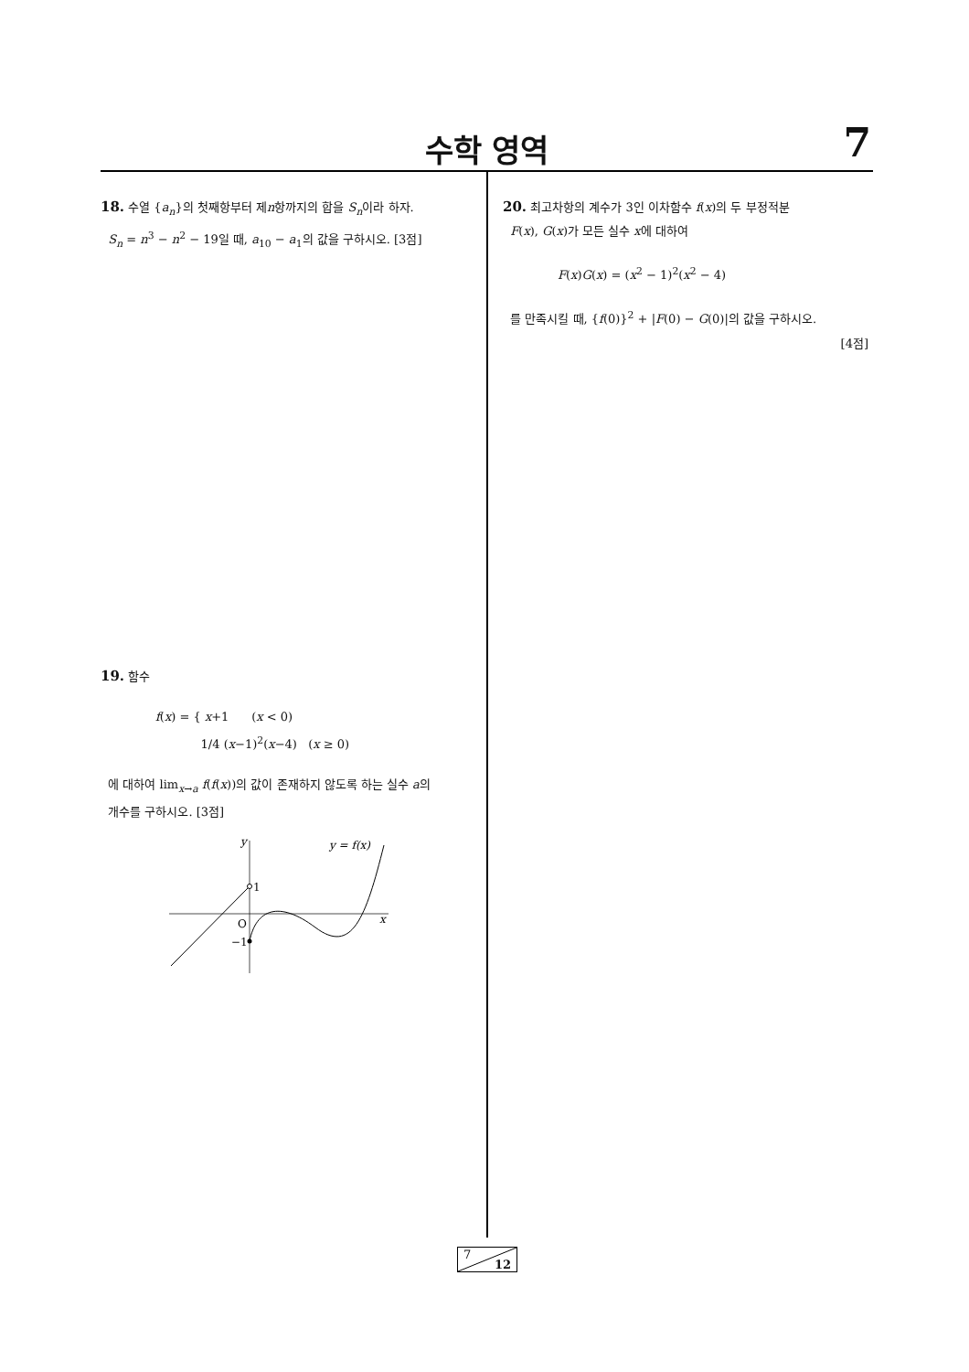수학 영역
7
18. 수열 {a<sub>n</sub>}의 첫째항부터 제n항까지의 합을 S<sub>n</sub>이라 하자.
S<sub>n</sub> = n<sup>3</sup> − n<sup>2</sup> − 19일 때, a<sub>10</sub> − a<sub>1</sub>의 값을 구하시오. [3점]
19. 함수
f(x) = { x+1 (x < 0)
1/4 (x−1)<sup>2</sup>(x−4) (x ≥ 0)
에 대하여 lim<sub>x→a</sub> f(f(x))의 값이 존재하지 않도록 하는 실수 a의
개수를 구하시오. [3점]
y
1
O
−1
x
y = f(x)
20. 최고차항의 계수가 3인 이차함수 f(x)의 두 부정적분
F(x), G(x)가 모든 실수 x에 대하여
F(x)G(x) = (x<sup>2</sup> − 1)<sup>2</sup>(x<sup>2</sup> − 4)
를 만족시킬 때, {f(0)}<sup>2</sup> + |F(0) − G(0)|의 값을 구하시오.
[4점]
7
12